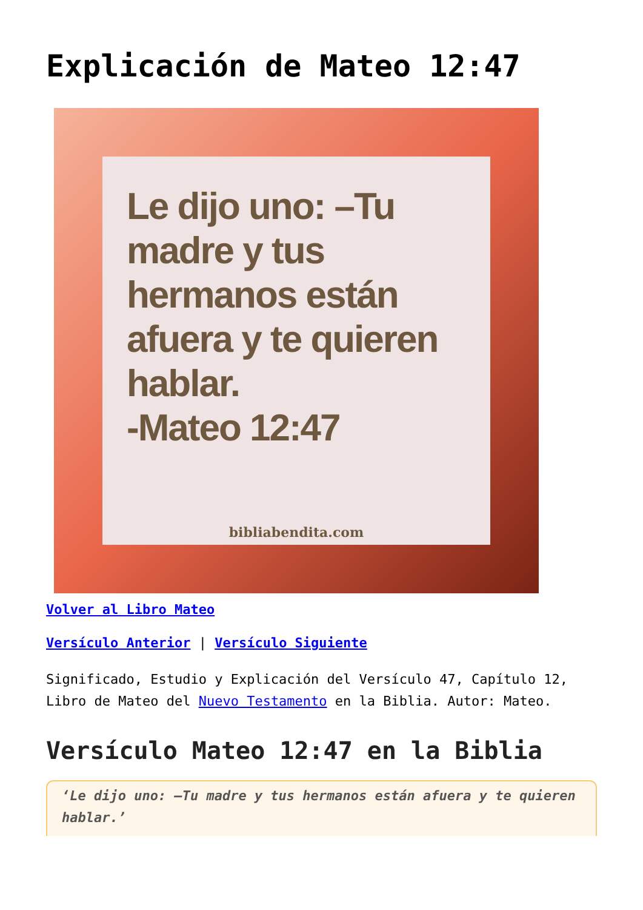Explicación de Mateo 12:47
Le dijo uno: –Tu madre y tus hermanos están afuera y te quieren hablar.
-Mateo 12:47
bibliabendita.com
Volver al Libro Mateo
Versículo Anterior | Versículo Siguiente
Significado, Estudio y Explicación del Versículo 47, Capítulo 12, Libro de Mateo del Nuevo Testamento en la Biblia. Autor: Mateo.
Versículo Mateo 12:47 en la Biblia
‘Le dijo uno: –Tu madre y tus hermanos están afuera y te quieren hablar.’